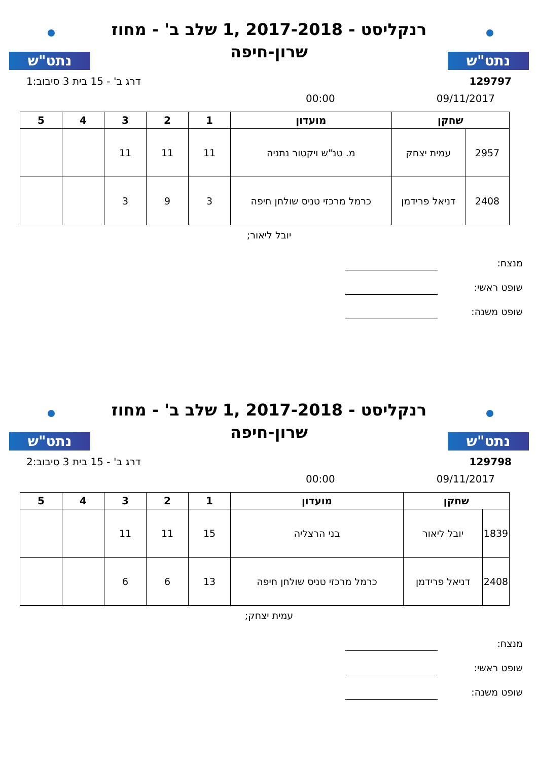נתט"ש
רנקליסט - 2017-2018 ,1 שלב ב' - מחוז
שרון-חיפה
נתט"ש
129797 דרג ב' - 15 בית 3 סיבוב:1
09/11/2017 00:00
| שחקן | | מועדון | 1 | 2 | 3 | 4 | 5 |
| --- | --- | --- | --- | --- | --- | --- | --- |
| 2957 | עמית יצחק | מ. טנ"ש ויקטור נתניה | 11 | 11 | 11 | | |
| 2408 | דניאל פרידמן | כרמל מרכזי טניס שולחן חיפה | 3 | 9 | 3 | | |
יובל ליאור;
מנצח:
שופט ראשי:
שופט משנה:
נתט"ש
רנקליסט - 2017-2018 ,1 שלב ב' - מחוז
שרון-חיפה
נתט"ש
129798 דרג ב' - 15 בית 3 סיבוב:2
09/11/2017 00:00
| שחקן | | מועדון | 1 | 2 | 3 | 4 | 5 |
| --- | --- | --- | --- | --- | --- | --- | --- |
| 1839 | יובל ליאור | בני הרצליה | 15 | 11 | 11 | | |
| 2408 | דניאל פרידמן | כרמל מרכזי טניס שולחן חיפה | 13 | 6 | 6 | | |
עמית יצחק;
מנצח:
שופט ראשי:
שופט משנה: